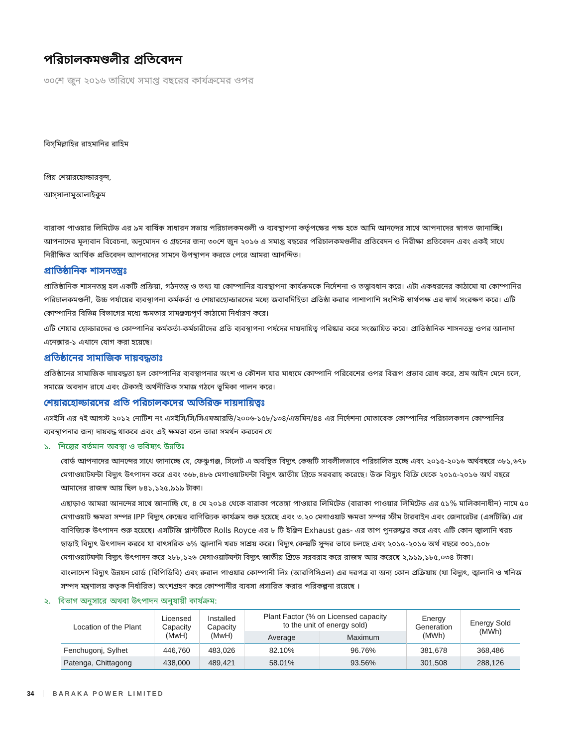পরিচালকমণ্ডলীর প্রতিবেদন
৩০শে জুন ২০১৬ তারিখে সমাপ্ত বছরের কার্যক্রমের ওপর
বিস্‌মিল্লাহির রাহমানির রাহিম
প্রিয় শেয়ারহোল্ডারবৃন্দ,
আস্‌সালামুআলাইকুম
বারাকা পাওয়ার লিমিটেড এর ৯ম বার্ষিক সাধারন সভায় পরিচালকমণ্ডলী ও ব্যবস্থাপনা কর্তৃপক্ষের পক্ষ হতে আমি আনন্দের সাথে আপনাদের স্বাগত জানাচ্ছি। আপনাদের মূল্যবান বিবেচনা, অনুমোদন ও গ্রহনের জন্য ৩০শে জুন ২০১৬ এ সমাপ্ত বছরের পরিচালকমণ্ডলীর প্রতিবেদন ও নিরীক্ষা প্রতিবেদন এবং একই সাথে নিরীক্ষিত আর্থিক প্রতিবেদন আপনাদের সামনে উপস্থাপন করতে পেরে আমরা আনন্দিত।
প্রাতিষ্ঠানিক শাসনতন্ত্রঃ
প্রাতিষ্ঠানিক শাসনতন্ত্র হল একটি প্রক্রিয়া, গঠনতন্ত্র ও তথ্য যা কোম্পানির ব্যবস্থাপনা কার্যক্রমকে নির্দেশনা ও তত্ত্বাবধান করে। এটা একধরনের কাঠামো যা কোম্পানির পরিচালকমণ্ডলী, উচ্চ পর্যায়ের ব্যবস্থাপনা কর্মকর্তা ও শেয়ারহোল্ডারদের মধ্যে জবাবদিহিতা প্রতিষ্ঠা করার পাশাপাশি সংশিস্ট স্বার্থপক্ষ এর স্বার্থ সংরক্ষণ করে। এটি কোম্পানির বিভিন্ন বিভাগের মধ্যে ক্ষমতার সামঞ্জস্যপূর্ণ কাঠামো নির্ধারণ করে।
এটি শেয়ার হোল্ডারদের ও কোম্পানির কর্মকর্তা-কর্মচারীদের প্রতি ব্যবস্থাপনা পর্ষদের দায়দায়িত্ব পরিষ্কার করে সংজ্ঞায়িত করে। প্রাতিষ্ঠানিক শাসনতন্ত্র ওপর আলাদা এনেক্সার-১ এখানে যোগ করা হয়েছে।
প্রতিষ্ঠানের সামাজিক দায়বদ্ধতাঃ
প্রতিষ্ঠানের সামাজিক দায়বদ্ধতা হল কোম্পানির ব্যবস্থাপনার অংশ ও কৌশল যার মাধ্যমে কোম্পানি পরিবেশের ওপর বিরূপ প্রভাব রোধ করে, শ্রম আইন মেনে চলে, সমাজে অবদান রাখে এবং টেকসই অর্থনীতিক সমাজ গঠনে ভুমিকা পালন করে।
শেয়ারহোল্ডারদের প্রতি পরিচালকদের অতিরিক্ত দায়দায়িত্বঃ
এসইসি এর ৭ই আগস্ট ২০১২ নোটিশ নং এসইসি/সি/সিএমআরডি/২০০৬-১৫৮/১৩৪/এডমিন/৪৪ এর নির্দেশনা মোতাবেক কোম্পানির পরিচালকগন কোম্পানির ব্যবস্থাপনার জন্য দায়বদ্ধ থাকবে এবং এই ক্ষমতা বলে তারা সমর্থন করবেন যে
১. শিল্পের বর্তমান অবস্থা ও ভবিষ্যৎ উন্নতিঃ
বোর্ড আপনাদের আনন্দের সাথে জানাচ্ছে যে, ফেঞ্চুগঞ্জ, সিলেট এ অবস্থিত বিদ্যুৎ কেন্দ্রটি সাবলীলভাবে পরিচালিত হচ্ছে এবং ২০১৫-২০১৬ অর্থবছরে ৩৮১,৬৭৮ মেগাওয়াটঘন্টা বিদ্যুৎ উৎপাদন করে এবং ৩৬৮,৪৮৬ মেগাওয়াটঘন্টা বিদ্যুৎ জাতীয় গ্রিডে সরবরাহ করেছে। উক্ত বিদ্যুৎ বিক্রি থেকে ২০১৫-২০১৬ অর্থ বছরে আমাদের রাজস্ব আয় ছিল ৮৪১,১২৫,৯১৯ টাকা।
এছাড়াও আমরা আনন্দের সাথে জানাচ্ছি যে, ৪ মে ২০১৪ থেকে বারাকা পতেঙ্গা পাওয়ার লিমিটেড (বারাকা পাওয়ার লিমিটেড এর ৫১% মালিকানাধীন) নামে ৫০ মেগাওয়াট ক্ষমতা সম্পন্ন IPP বিদ্যুৎ কেন্দ্রের বাণিজ্যিক কার্যক্রম শুরু হয়েছে এবং ৩.২০ মেগাওয়াট ক্ষমতা সম্পন্ন স্টীম টারবাইন এবং জেনারেটর (এসটিজি) এর বাণিজ্যিক উৎপাদন শুরু হয়েছে। এসটিজি প্লান্টটিতে Rolls Royce এর ৮ টি ইঞ্জিন Exhaust gas- এর তাপ পুনরুদ্ধার করে এবং এটি কোন জ্বালানি খরচ ছাড়াই বিদ্যুৎ উৎপাদন করবে যা বাৎসরিক ৬% জ্বালানি খরচ সাশ্রয় করে। বিদ্যুৎ কেন্দ্রটি সুন্দর ভাবে চলছে এবং ২০১৫-২০১৬ অর্থ বছরে ৩০১,৫০৮ মেগাওয়াটঘন্টা বিদ্যুৎ উৎপাদন করে ২৮৮,১২৬ মেগাওয়াটঘন্টা বিদ্যুৎ জাতীয় গ্রিডে সরবরাহ করে রাজস্ব আয় করেছে ২,৯১৯,১৮৫,০৩৪ টাকা।
বাংলাদেশ বিদ্যুৎ উন্নয়ন বোর্ড (বিপিডিবি) এবং রুরাল পাওয়ার কোম্পানী লিঃ (আরপিসিএল) এর দরপত্র বা অন্য কোন প্রক্রিয়ায় (যা বিদ্যুৎ, জ্বালানি ও খনিজ সম্পদ মন্ত্রণালয় কতৃক নির্ধারিত) অংশগ্রহণ করে কোম্পানীর ব্যবসা প্রসারিত করার পরিকল্পনা রয়েছে ।
২. বিভাগ অনুসারে অথবা উৎপাদন অনুযায়ী কার্যক্রম:
| Location of the Plant | Licensed Capacity (MwH) | Installed Capacity (MwH) | Plant Factor (% on Licensed capacity to the unit of energy sold) | | Energy Generation (MWh) | Energy Sold (MWh) |
| --- | --- | --- | --- | --- | --- | --- |
| | | | Average | Maximum | | |
| Fenchugonj, Sylhet | 446,760 | 483,026 | 82.10% | 96.76% | 381,678 | 368,486 |
| Patenga, Chittagong | 438,000 | 489,421 | 58.01% | 93.56% | 301,508 | 288,126 |
34 BARAKA POWER LIMITED